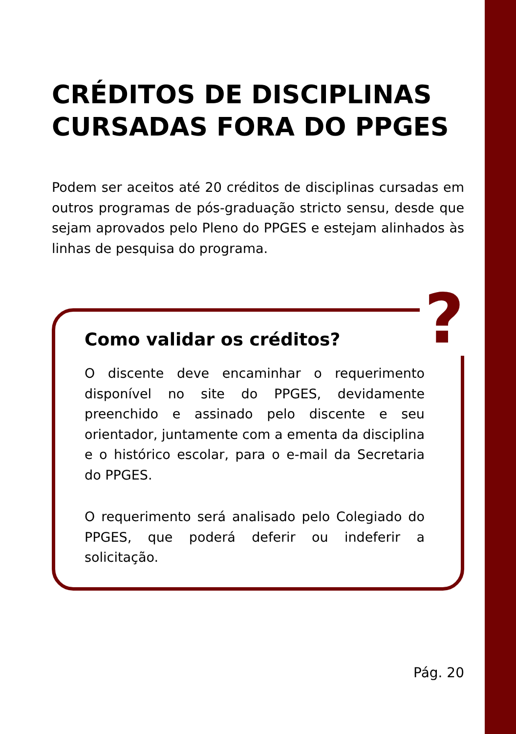CRÉDITOS DE DISCIPLINAS CURSADAS FORA DO PPGES
Podem ser aceitos até 20 créditos de disciplinas cursadas em outros programas de pós-graduação stricto sensu, desde que sejam aprovados pelo Pleno do PPGES e estejam alinhados às linhas de pesquisa do programa.
?
Como validar os créditos?
O discente deve encaminhar o requerimento disponível no site do PPGES, devidamente preenchido e assinado pelo discente e seu orientador, juntamente com a ementa da disciplina e o histórico escolar, para o e-mail da Secretaria do PPGES.
O requerimento será analisado pelo Colegiado do PPGES, que poderá deferir ou indeferir a solicitação.
Pág. 20